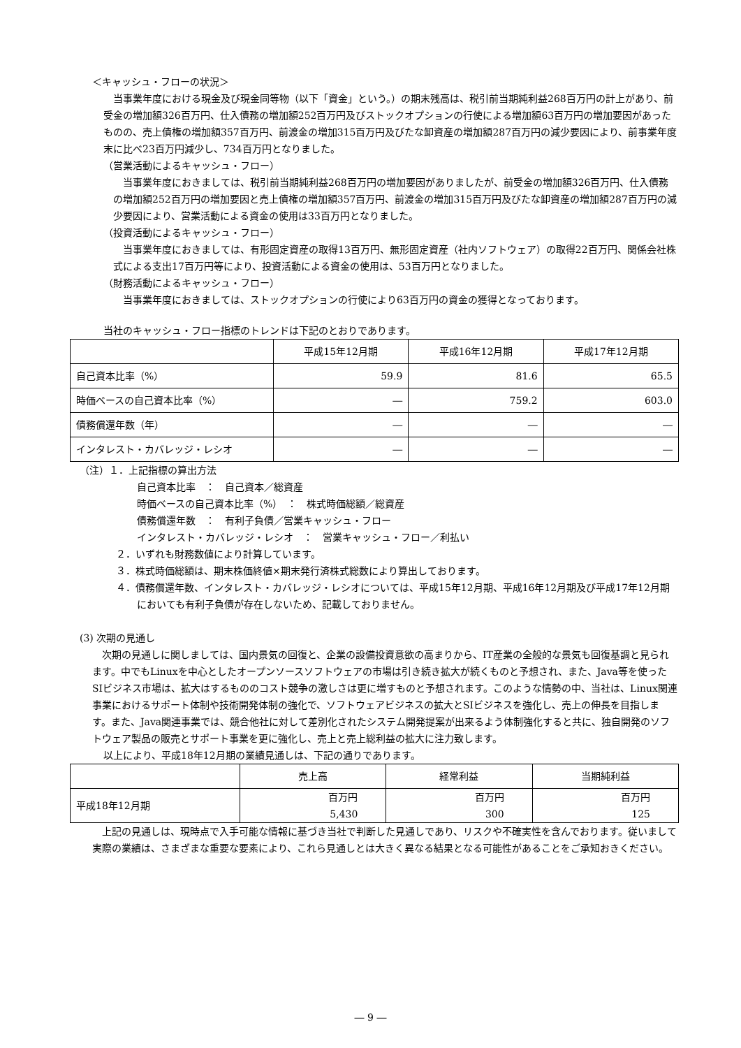＜キャッシュ・フローの状況＞
当事業年度における現金及び現金同等物（以下「資金」という。）の期末残高は、税引前当期純利益268百万円の計上があり、前受金の増加額326百万円、仕入債務の増加額252百万円及びストックオプションの行使による増加額63百万円の増加要因があったものの、売上債権の増加額357百万円、前渡金の増加315百万円及びたな卸資産の増加額287百万円の減少要因により、前事業年度末に比べ23百万円減少し、734百万円となりました。
（営業活動によるキャッシュ・フロー）
当事業年度におきましては、税引前当期純利益268百万円の増加要因がありましたが、前受金の増加額326百万円、仕入債務の増加額252百万円の増加要因と売上債権の増加額357百万円、前渡金の増加315百万円及びたな卸資産の増加額287百万円の減少要因により、営業活動による資金の使用は33百万円となりました。
（投資活動によるキャッシュ・フロー）
当事業年度におきましては、有形固定資産の取得13百万円、無形固定資産（社内ソフトウェア）の取得22百万円、関係会社株式による支出17百万円等により、投資活動による資金の使用は、53百万円となりました。
（財務活動によるキャッシュ・フロー）
当事業年度におきましては、ストックオプションの行使により63百万円の資金の獲得となっております。
当社のキャッシュ・フロー指標のトレンドは下記のとおりであります。
| | 平成15年12月期 | 平成16年12月期 | 平成17年12月期 |
| --- | --- | --- | --- |
| 自己資本比率（%） | 59.9 | 81.6 | 65.5 |
| 時価ベースの自己資本比率（%） | ― | 759.2 | 603.0 |
| 債務償還年数（年） | ― | ― | ― |
| インタレスト・カバレッジ・レシオ | ― | ― | ― |
（注）１．上記指標の算出方法
自己資本比率　：　自己資本／総資産
時価ベースの自己資本比率（%）　：　株式時価総額／総資産
債務償還年数　：　有利子負債／営業キャッシュ・フロー
インタレスト・カバレッジ・レシオ　：　営業キャッシュ・フロー／利払い
２．いずれも財務数値により計算しています。
３．株式時価総額は、期末株価終値×期末発行済株式総数により算出しております。
４．債務償還年数、インタレスト・カバレッジ・レシオについては、平成15年12月期、平成16年12月期及び平成17年12月期においても有利子負債が存在しないため、記載しておりません。
(3) 次期の見通し
次期の見通しに関しましては、国内景気の回復と、企業の設備投資意欲の高まりから、IT産業の全般的な景気も回復基調と見られます。中でもLinuxを中心としたオープンソースソフトウェアの市場は引き続き拡大が続くものと予想され、また、Java等を使ったSIビジネス市場は、拡大はするもののコスト競争の激しさは更に増すものと予想されます。このような情勢の中、当社は、Linux関連事業におけるサポート体制や技術開発体制の強化で、ソフトウェアビジネスの拡大とSIビジネスを強化し、売上の伸長を目指します。また、Java関連事業では、競合他社に対して差別化されたシステム開発提案が出来るよう体制強化すると共に、独自開発のソフトウェア製品の販売とサポート事業を更に強化し、売上と売上総利益の拡大に注力致します。
以上により、平成18年12月期の業績見通しは、下記の通りであります。
| | 売上高 | 経常利益 | 当期純利益 |
| --- | --- | --- | --- |
| 平成18年12月期 | 百万円 5,430 | 百万円 300 | 百万円 125 |
上記の見通しは、現時点で入手可能な情報に基づき当社で判断した見通しであり、リスクや不確実性を含んでおります。従いまして実際の業績は、さまざまな重要な要素により、これら見通しとは大きく異なる結果となる可能性があることをご承知おきください。
― 9 ―